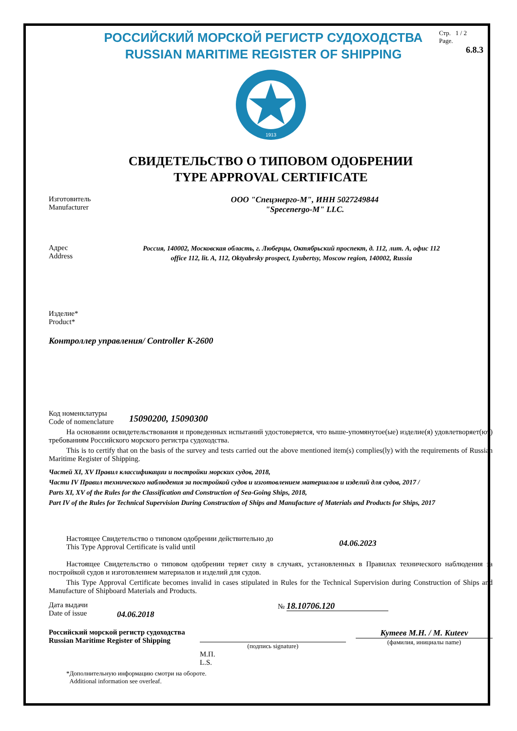РОССИЙСКИЙ МОРСКОЙ РЕГИСТР СУДОХОДСТВА
RUSSIAN MARITIME REGISTER OF SHIPPING
Стр. 1 / 2
Page.
6.8.3
1913
СВИДЕТЕЛЬСТВО О ТИПОВОМ ОДОБРЕНИИ
TYPE APPROVAL CERTIFICATE
Изготовитель
Manufacturer
ООО "Спецэнерго-М", ИНН 5027249844
"Specenergo-M" LLC.
Адрес
Address
Россия, 140002, Московская область, г. Люберцы, Октябрьский проспект, д. 112, лит. А, офис 112
office 112, lit. A, 112, Oktyabrsky prospect, Lyubertsy, Moscow region, 140002, Russia
Изделие*
Product*
Контроллер управления/ Controller K-2600
Код номенклатуры
Code of nomenclature
15090200, 15090300
На основании освидетельствования и проведенных испытаний удостоверяется, что выше-упомянутое(ые) изделие(я) удовлетворяет(ют) требованиям Российского морского регистра судоходства.
This is to certify that on the basis of the survey and tests carried out the above mentioned item(s) complies(ly) with the requirements of Russian Maritime Register of Shipping.
Частей XI, XV Правил классификации и постройки морских судов, 2018,
Части IV Правил технического наблюдения за постройкой судов и изготовлением материалов и изделий для судов, 2017 /
Parts XI, XV of the Rules for the Classification and Construction of Sea-Going Ships, 2018,
Part IV of the Rules for Technical Supervision During Construction of Ships and Manufacture of Materials and Products for Ships, 2017
Настоящее Свидетельство о типовом одобрении действительно до
This Type Approval Certificate is valid until
04.06.2023
Настоящее Свидетельство о типовом одобрении теряет силу в случаях, установленных в Правилах технического наблюдения за постройкой судов и изготовлением материалов и изделий для судов.
This Type Approval Certificate becomes invalid in cases stipulated in Rules for the Technical Supervision during Construction of Ships and Manufacture of Shipboard Materials and Products.
Дата выдачи
Date of issue
04.06.2018
№ 18.10706.120
Российский морской регистр судоходства
Russian Maritime Register of Shipping
(подпись signature)
Кутеев М.Н. / M. Kuteev
(фамилия, инициалы name)
М.П.
L.S.
*Дополнительную информацию смотри на обороте.
Additional information see overleaf.